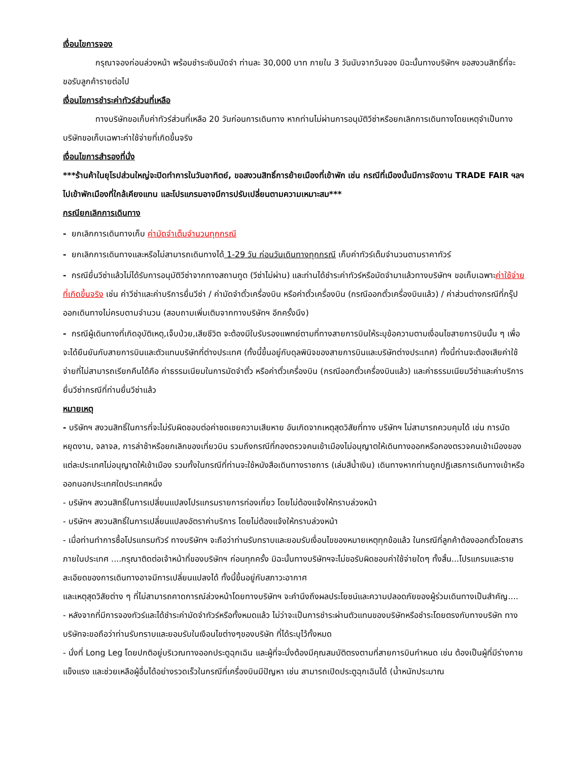เงื่อนไขการจอง
กรุณาจองก่อนล่วงหน้า พร้อมชำระเงินมัดจำ ท่านละ 30,000 บาท ภายใน 3 วันนับจากวันจอง มิฉะนั้นทางบริษัทฯ ขอสงวนสิทธิ์ที่จะขอรับลูกค้ารายต่อไป
เงื่อนไขการชำระค่าทัวร์ส่วนที่เหลือ
ทางบริษัทขอเก็บค่าทัวร์ส่วนที่เหลือ 20 วันก่อนการเดินทาง หากท่านไม่ผ่านการอนุมัติวีซ่าหรือยกเลิกการเดินทางโดยเหตุจำเป็นทางบริษัทขอเก็บเฉพาะค่าใช้จ่ายที่เกิดขึ้นจริง
เงื่อนไขการสำรองที่นั่ง
***ร้านค้าในยุโรปส่วนใหญ่จะปิดทำการในวันอาทิตย์, ขอสงวนสิทธิ์การย้ายเมืองที่เข้าพัก เช่น กรณีที่เมืองนั้นมีการจัดงาน TRADE FAIR ฯลฯ ไปเข้าพักเมืองที่ใกล้เคียงแทน และโปรแกรมอาจมีการปรับเปลี่ยนตามความเหมาะสม***
กรณียกเลิกการเดินทาง
- ยกเลิกการเดินทางเก็บ ค่ามัดจำเต็มจำนวนทุกกรณี
- ยกเลิกการเดินทางและหรือไม่สามารถเดินทางได้ 1-29 วัน ก่อนวันเดินทางทุกกรณี เก็บค่าทัวร์เต็มจำนวนตามราคาทัวร์
- กรณียื่นวีซ่าแล้วไม่ได้รับการอนุมัติวีซ่าจากทางสถานทูต (วีซ่าไม่ผ่าน) และท่านได้ชำระค่าทัวร์หรือมัดจำมาแล้วทางบริษัทฯ ขอเก็บเฉพาะค่าใช้จ่ายที่เกิดขึ้นจริง เช่น ค่าวีซ่าและค่าบริการยื่นวีซ่า / ค่ามัดจำตั๋วเครื่องบิน หรือค่าตั๋วเครื่องบิน (กรณีออกตั๋วเครื่องบินแล้ว) / ค่าส่วนต่างกรณีที่กรุ๊ปออกเดินทางไม่ครบตามจำนวน (สอบถามเพิ่มเติมจากทางบริษัทฯ อีกครั้งนึง)
- กรณีผู้เดินทางที่เกิดอุบัติเหตุ,เจ็บป่วย,เสียชีวิต จะต้องมีใบรับรองแพทย์ตามที่ทางสายการบินให้ระบุข้อความตามเงื่อนไขสายการบินนั้น ๆ เพื่อจะได้ยืนยันกับสายการบินและตัวแทนบริษัทที่ต่างประเทศ (ทั้งนี้ขึ้นอยู่กับดุลพินิจของสายการบินและบริษัทต่างประเทศ) ทั้งนี้ท่านจะต้องเสียค่าใช้จ่ายที่ไม่สามารถเรียกคืนได้คือ ค่าธรรมเนียมในการมัดจำตั๋ว หรือค่าตั๋วเครื่องบิน (กรณีออกตั๋วเครื่องบินแล้ว) และค่าธรรมเนียมวีซ่าและค่าบริการยื่นวีซ่ากรณีที่ท่านยื่นวีซ่าแล้ว
หมายเหตุ
- บริษัทฯ สงวนสิทธิ์ในการที่จะไม่รับผิดชอบต่อค่าชดเชยความเสียหาย อันเกิดจากเหตุสุดวิสัยที่ทาง บริษัทฯ ไม่สามารถควบคุมได้ เช่น การนัดหยุดงาน, จลาจล, การล่าช้าหรือยกเลิกของเที่ยวบิน รวมถึงกรณีที่กองตรวจคนเข้าเมืองไม่อนุญาตให้เดินทางออกหรือกองตรวจคนเข้าเมืองของแต่ละประเทศไม่อนุญาตให้เข้าเมือง รวมทั้งในกรณีที่ท่านจะใช้หนังสือเดินทางราชการ (เล่มสีน้ำเงิน) เดินทางหากท่านถูกปฏิเสธการเดินทางเข้าหรือออกนอกประเทศใดประเทศหนึ่ง
- บริษัทฯ สงวนสิทธิ์ในการเปลี่ยนแปลงโปรแกรมรายการท่องเที่ยว โดยไม่ต้องแจ้งให้ทราบล่วงหน้า
- บริษัทฯ สงวนสิทธิ์ในการเปลี่ยนแปลงอัตราค่าบริการ โดยไม่ต้องแจ้งให้ทราบล่วงหน้า
- เมื่อท่านทำการซื้อโปรแกรมทัวร์ ทางบริษัทฯ จะถือว่าท่านรับทราบและยอมรับเงื่อนไขของหมายเหตุทุกข้อแล้ว ในกรณีที่ลูกค้าต้องออกตั๋วโดยสารภายในประเทศ ....กรุณาติดต่อเจ้าหน้าที่ของบริษัทฯ ก่อนทุกครั้ง มิฉะนั้นทางบริษัทฯจะไม่ขอรับผิดชอบค่าใช้จ่ายใดๆ ทั้งสิ้น...โปรแกรมและรายละเอียดของการเดินทางอาจมีการเปลี่ยนแปลงได้ ทั้งนี้ขึ้นอยู่กับสภาวะอากาศ
และเหตุสุดวิสัยต่าง ๆ ที่ไม่สามารถคาดการณ์ล่วงหน้าโดยทางบริษัทฯ จะคำนึงถึงผลประโยชน์และความปลอดภัยของผู้ร่วมเดินทางเป็นสำคัญ....
- หลังจากที่มีการจองทัวร์และได้ชำระค่ามัดจำทัวร์หรือทั้งหมดแล้ว ไม่ว่าจะเป็นการชำระผ่านตัวแทนของบริษัทหรือชำระโดยตรงกับทางบริษัท ทางบริษัทจะขอถือว่าท่านรับทราบและยอมรับในเงือนไขต่างๆของบริษัท ที่ได้ระบุไว้ทั้งหมด
- นั่งที่ Long Leg โดยปกติอยู่บริเวณทางออกประตูฉุกเฉิน และผู้ที่จะนั่งต้องมีคุณสมบัติตรงตามที่สายการบินกำหนด เช่น ต้องเป็นผู้ที่มีร่างกายแข็งแรง และช่วยเหลือผู้อื่นได้อย่างรวดเร็วในกรณีที่เครื่องบินมีปัญหา เช่น สามารถเปิดประตูฉุกเฉินได้ (น้ำหนักประมาณ